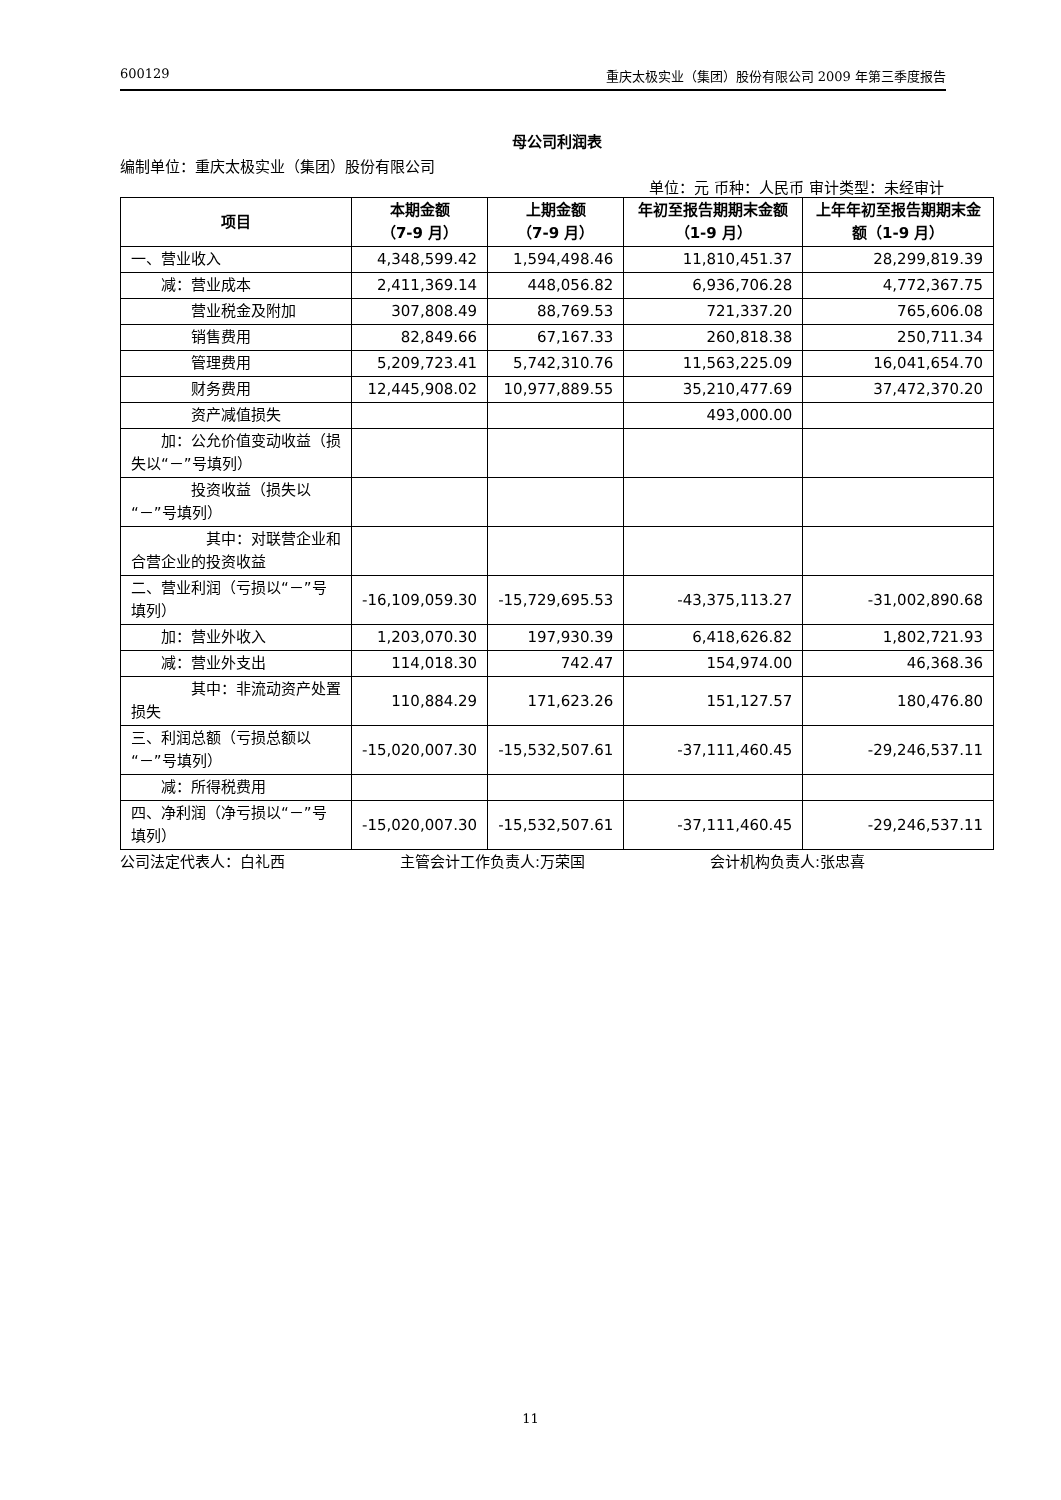600129 重庆太极实业（集团）股份有限公司 2009 年第三季度报告
母公司利润表
编制单位：重庆太极实业（集团）股份有限公司
单位：元 币种：人民币 审计类型：未经审计
| 项目 | 本期金额 （7-9 月） | 上期金额 （7-9 月） | 年初至报告期期末金额（1-9 月） | 上年年初至报告期期末金额（1-9 月） |
| --- | --- | --- | --- | --- |
| 一、营业收入 | 4,348,599.42 | 1,594,498.46 | 11,810,451.37 | 28,299,819.39 |
| 减：营业成本 | 2,411,369.14 | 448,056.82 | 6,936,706.28 | 4,772,367.75 |
| 营业税金及附加 | 307,808.49 | 88,769.53 | 721,337.20 | 765,606.08 |
| 销售费用 | 82,849.66 | 67,167.33 | 260,818.38 | 250,711.34 |
| 管理费用 | 5,209,723.41 | 5,742,310.76 | 11,563,225.09 | 16,041,654.70 |
| 财务费用 | 12,445,908.02 | 10,977,889.55 | 35,210,477.69 | 37,472,370.20 |
| 资产减值损失 | | | 493,000.00 | |
| 加：公允价值变动收益（损失以“－”号填列） | | | | |
| 投资收益（损失以“－”号填列） | | | | |
| 其中：对联营企业和合营企业的投资收益 | | | | |
| 二、营业利润（亏损以“－”号填列） | -16,109,059.30 | -15,729,695.53 | -43,375,113.27 | -31,002,890.68 |
| 加：营业外收入 | 1,203,070.30 | 197,930.39 | 6,418,626.82 | 1,802,721.93 |
| 减：营业外支出 | 114,018.30 | 742.47 | 154,974.00 | 46,368.36 |
| 其中：非流动资产处置损失 | 110,884.29 | 171,623.26 | 151,127.57 | 180,476.80 |
| 三、利润总额（亏损总额以“－”号填列） | -15,020,007.30 | -15,532,507.61 | -37,111,460.45 | -29,246,537.11 |
| 减：所得税费用 | | | | |
| 四、净利润（净亏损以“－”号填列） | -15,020,007.30 | -15,532,507.61 | -37,111,460.45 | -29,246,537.11 |
公司法定代表人：白礼西 主管会计工作负责人:万荣国 会计机构负责人:张忠喜
11